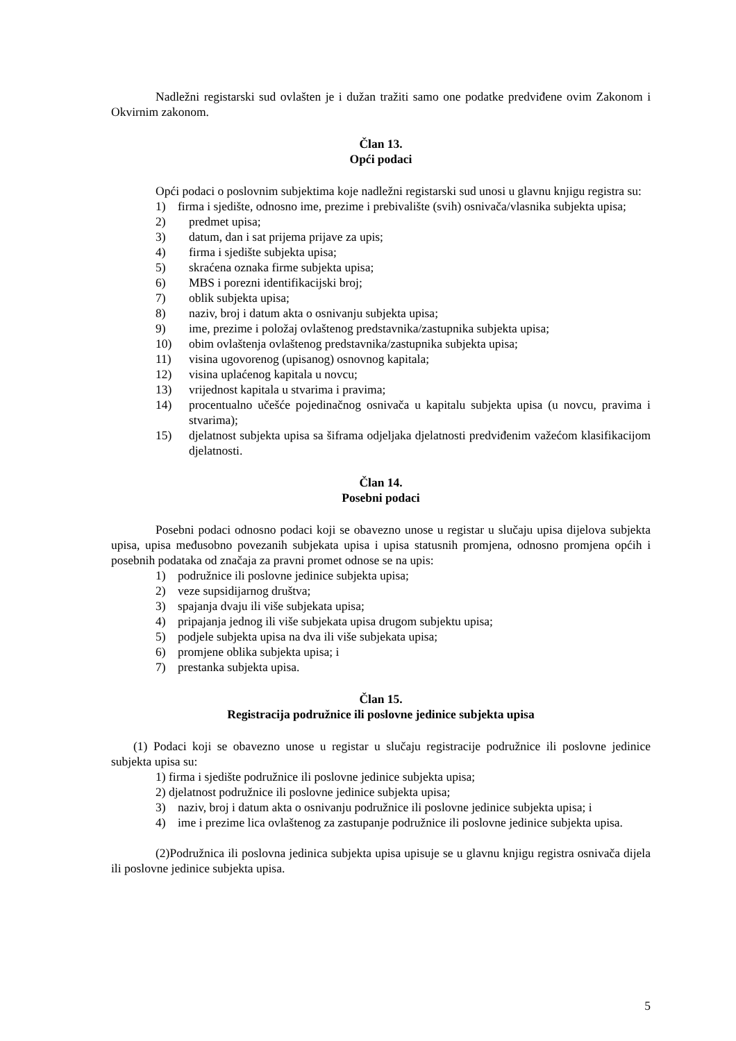Nadležni registarski sud ovlašten je i dužan tražiti samo one podatke predviđene ovim Zakonom i Okvirnim zakonom.
Član 13.
Opći podaci
Opći podaci o poslovnim subjektima koje nadležni registarski sud unosi u glavnu knjigu registra su:
1) firma i sjedište, odnosno ime, prezime i prebivalište (svih) osnivača/vlasnika subjekta upisa;
2) predmet upisa;
3) datum, dan i sat prijema prijave za upis;
4) firma i sjedište subjekta upisa;
5) skraćena oznaka firme subjekta upisa;
6) MBS i porezni identifikacijski broj;
7) oblik subjekta upisa;
8) naziv, broj i datum akta o osnivanju subjekta upisa;
9) ime, prezime i položaj ovlaštenog predstavnika/zastupnika subjekta upisa;
10) obim ovlaštenja ovlaštenog predstavnika/zastupnika subjekta upisa;
11) visina ugovorenog (upisanog) osnovnog kapitala;
12) visina uplaćenog kapitala u novcu;
13) vrijednost kapitala u stvarima i pravima;
14) procentualno učešće pojedinačnog osnivača u kapitalu subjekta upisa (u novcu, pravima i stvarima);
15) djelatnost subjekta upisa sa šiframa odjeljaka djelatnosti predviđenim važećom klasifikacijom djelatnosti.
Član 14.
Posebni podaci
Posebni podaci odnosno podaci koji se obavezno unose u registar u slučaju upisa dijelova subjekta upisa, upisa međusobno povezanih subjekata upisa i upisa statusnih promjena, odnosno promjena općih i posebnih podataka od značaja za pravni promet odnose se na upis:
1) podružnice ili poslovne jedinice subjekta upisa;
2) veze supsidijarnog društva;
3) spajanja dvaju ili više subjekata upisa;
4) pripajanja jednog ili više subjekata upisa drugom subjektu upisa;
5) podjele subjekta upisa na dva ili više subjekata upisa;
6) promjene oblika subjekta upisa; i
7) prestanka subjekta upisa.
Član 15.
Registracija podružnice ili poslovne jedinice subjekta upisa
(1) Podaci koji se obavezno unose u registar u slučaju registracije podružnice ili poslovne jedinice subjekta upisa su:
1) firma i sjedište podružnice ili poslovne jedinice subjekta upisa;
2) djelatnost podružnice ili poslovne jedinice subjekta upisa;
3) naziv, broj i datum akta o osnivanju podružnice ili poslovne jedinice subjekta upisa; i
4) ime i prezime lica ovlaštenog za zastupanje podružnice ili poslovne jedinice subjekta upisa.
(2)Podružnica ili poslovna jedinica subjekta upisa upisuje se u glavnu knjigu registra osnivača dijela ili poslovne jedinice subjekta upisa.
5